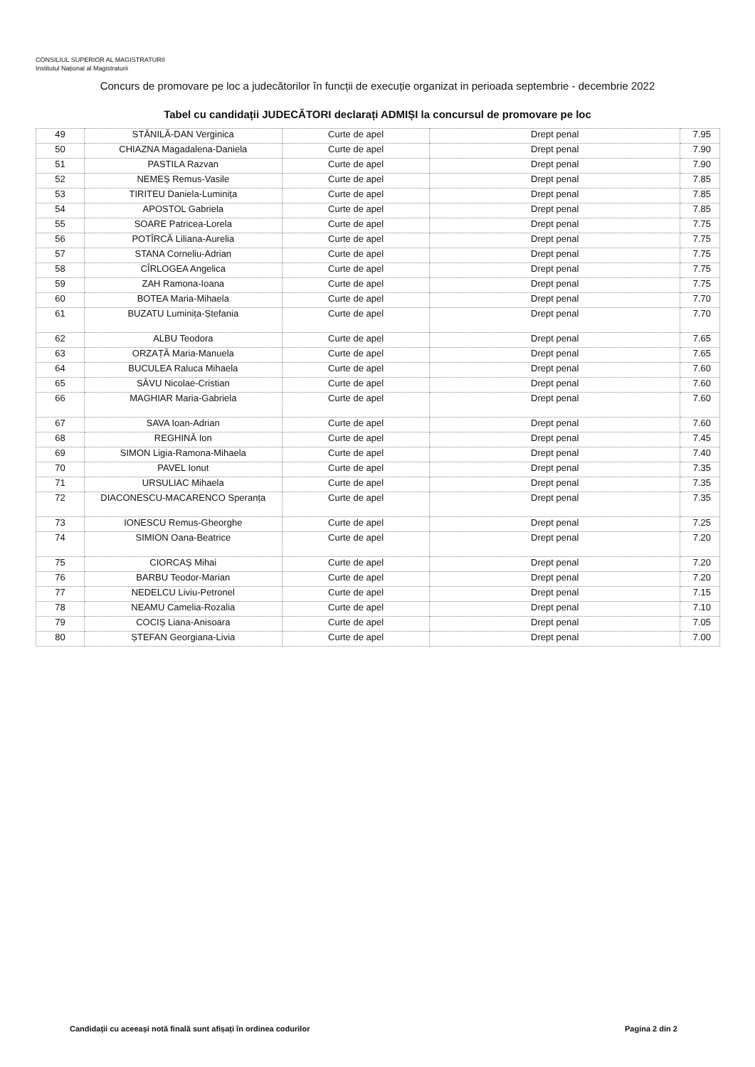CONSILIUL SUPERIOR AL MAGISTRATURII
Institutul Național al Magistraturii
Concurs de promovare pe loc a judecătorilor în funcții de execuție organizat in perioada septembrie - decembrie 2022
Tabel cu candidații JUDECĂTORI declarați ADMIȘI la concursul de promovare pe loc
| 49 | STĂNILĂ-DAN Verginica | Curte de apel | Drept penal | 7.95 |
| 50 | CHIAZNA Magadalena-Daniela | Curte de apel | Drept penal | 7.90 |
| 51 | PASTILA Razvan | Curte de apel | Drept penal | 7.90 |
| 52 | NEMEȘ Remus-Vasile | Curte de apel | Drept penal | 7.85 |
| 53 | TIRITEU Daniela-Luminița | Curte de apel | Drept penal | 7.85 |
| 54 | APOSTOL Gabriela | Curte de apel | Drept penal | 7.85 |
| 55 | SOARE Patricea-Lorela | Curte de apel | Drept penal | 7.75 |
| 56 | POTÎRCĂ Liliana-Aurelia | Curte de apel | Drept penal | 7.75 |
| 57 | STANA Corneliu-Adrian | Curte de apel | Drept penal | 7.75 |
| 58 | CÎRLOGEA Angelica | Curte de apel | Drept penal | 7.75 |
| 59 | ZAH Ramona-Ioana | Curte de apel | Drept penal | 7.75 |
| 60 | BOTEA Maria-Mihaela | Curte de apel | Drept penal | 7.70 |
| 61 | BUZATU Luminița-Ștefania | Curte de apel | Drept penal | 7.70 |
| 62 | ALBU Teodora | Curte de apel | Drept penal | 7.65 |
| 63 | ORZAȚĂ Maria-Manuela | Curte de apel | Drept penal | 7.65 |
| 64 | BUCULEA Raluca Mihaela | Curte de apel | Drept penal | 7.60 |
| 65 | SĂVU Nicolae-Cristian | Curte de apel | Drept penal | 7.60 |
| 66 | MAGHIAR Maria-Gabriela | Curte de apel | Drept penal | 7.60 |
| 67 | SAVA Ioan-Adrian | Curte de apel | Drept penal | 7.60 |
| 68 | REGHINĂ Ion | Curte de apel | Drept penal | 7.45 |
| 69 | SIMON Ligia-Ramona-Mihaela | Curte de apel | Drept penal | 7.40 |
| 70 | PAVEL Ionut | Curte de apel | Drept penal | 7.35 |
| 71 | URSULIAC Mihaela | Curte de apel | Drept penal | 7.35 |
| 72 | DIACONESCU-MACARENCO Speranța | Curte de apel | Drept penal | 7.35 |
| 73 | IONESCU Remus-Gheorghe | Curte de apel | Drept penal | 7.25 |
| 74 | SIMION Oana-Beatrice | Curte de apel | Drept penal | 7.20 |
| 75 | CIORCAȘ Mihai | Curte de apel | Drept penal | 7.20 |
| 76 | BARBU Teodor-Marian | Curte de apel | Drept penal | 7.20 |
| 77 | NEDELCU Liviu-Petronel | Curte de apel | Drept penal | 7.15 |
| 78 | NEAMU Camelia-Rozalia | Curte de apel | Drept penal | 7.10 |
| 79 | COCIȘ Liana-Anisoara | Curte de apel | Drept penal | 7.05 |
| 80 | ȘTEFAN Georgiana-Livia | Curte de apel | Drept penal | 7.00 |
Candidații cu aceeași notă finală sunt afișați în ordinea codurilor
Pagina 2 din 2